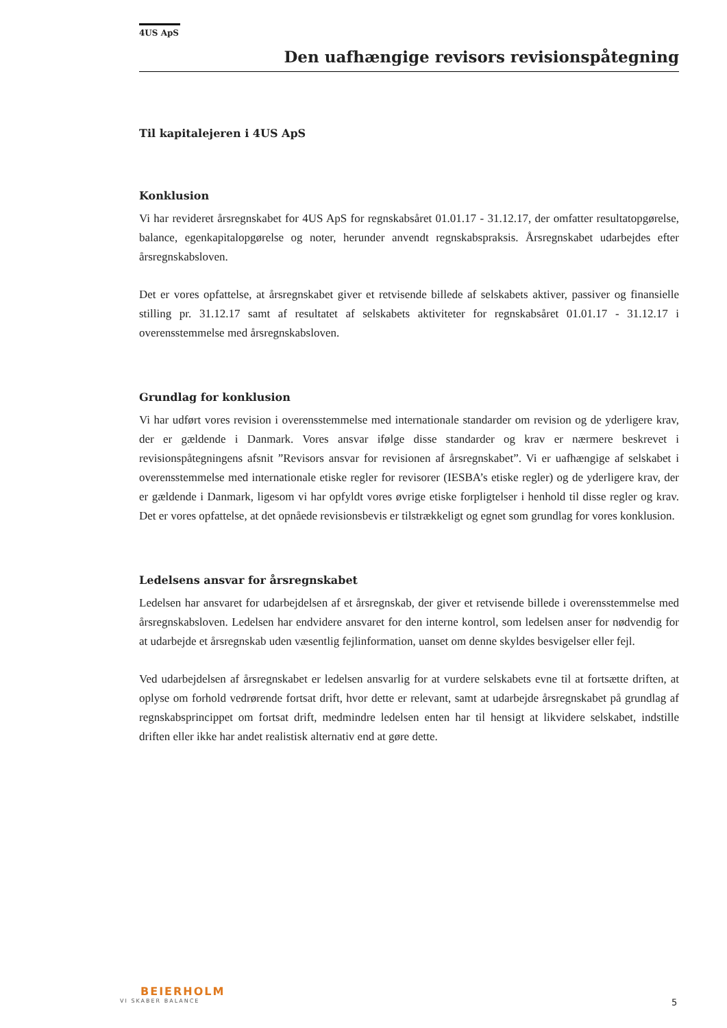4US ApS
Den uafhængige revisors revisionspåtegning
Til kapitalejeren i 4US ApS
Konklusion
Vi har revideret årsregnskabet for 4US ApS for regnskabsåret 01.01.17 - 31.12.17, der omfatter resultatopgørelse, balance, egenkapitalopgørelse og noter, herunder anvendt regnskabspraksis. Årsregnskabet udarbejdes efter årsregnskabsloven.
Det er vores opfattelse, at årsregnskabet giver et retvisende billede af selskabets aktiver, passiver og finansielle stilling pr. 31.12.17 samt af resultatet af selskabets aktiviteter for regnskabsåret 01.01.17 - 31.12.17 i overensstemmelse med årsregnskabsloven.
Grundlag for konklusion
Vi har udført vores revision i overensstemmelse med internationale standarder om revision og de yderligere krav, der er gældende i Danmark. Vores ansvar ifølge disse standarder og krav er nærmere beskrevet i revisionspåtegningens afsnit ”Revisors ansvar for revisionen af årsregnskabet”. Vi er uafhængige af selskabet i overensstemmelse med internationale etiske regler for revisorer (IESBA’s etiske regler) og de yderligere krav, der er gældende i Danmark, ligesom vi har opfyldt vores øvrige etiske forpligtelser i henhold til disse regler og krav. Det er vores opfattelse, at det opnåede revisionsbevis er tilstrækkeligt og egnet som grundlag for vores konklusion.
Ledelsens ansvar for årsregnskabet
Ledelsen har ansvaret for udarbejdelsen af et årsregnskab, der giver et retvisende billede i overensstemmelse med årsregnskabsloven. Ledelsen har endvidere ansvaret for den interne kontrol, som ledelsen anser for nødvendig for at udarbejde et årsregnskab uden væsentlig fejlinformation, uanset om denne skyldes besvigelser eller fejl.
Ved udarbejdelsen af årsregnskabet er ledelsen ansvarlig for at vurdere selskabets evne til at fortsætte driften, at oplyse om forhold vedrørende fortsat drift, hvor dette er relevant, samt at udarbejde årsregnskabet på grundlag af regnskabsprincippet om fortsat drift, medmindre ledelsen enten har til hensigt at likvidere selskabet, indstille driften eller ikke har andet realistisk alternativ end at gøre dette.
BEIERHOLM
VI SKABER BALANCE
5